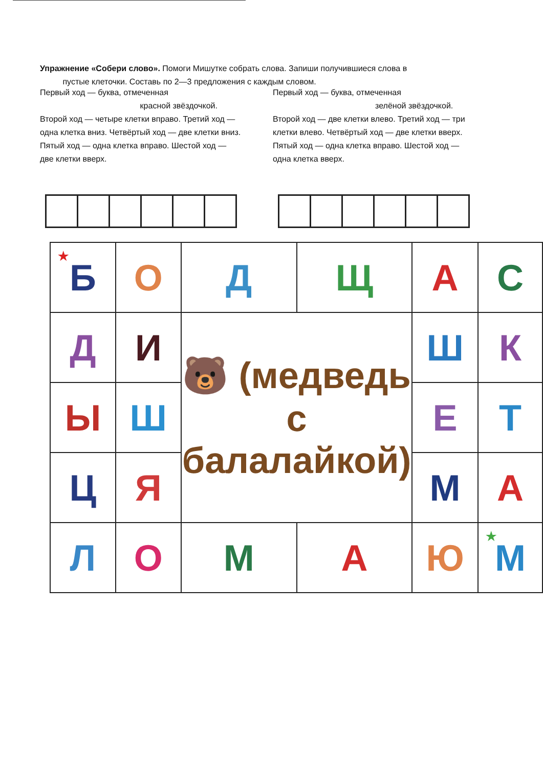Упражнение «Собери слово». Помоги Мишутке собрать слова. Запиши получившиеся слова в
пустые клеточки. Составь по 2—3 предложения с каждым словом.
Первый ход — буква, отмеченная
красной звёздочкой.
Второй ход — четыре клетки вправо. Третий ход — одна клетка вниз. Четвёртый ход — две клетки вниз. Пятый ход — одна клетка вправо. Шестой ход — две клетки вверх.
Первый ход — буква, отмеченная
зелёной звёздочкой.
Второй ход — две клетки влево. Третий ход — три клетки влево. Четвёртый ход — две клетки вверх. Пятый ход — одна клетка вправо. Шестой ход — одна клетка вверх.
| <sup>★</sup>Б | О | Д | Щ | А | С |
| Д | И | 🐻 (медведь с балалайкой) | | Ш | К |
| Ы | Ш | | | Е | Т |
| Ц | Я | | | М | А |
| Л | О | М | А | Ю | <sup>★</sup>М |